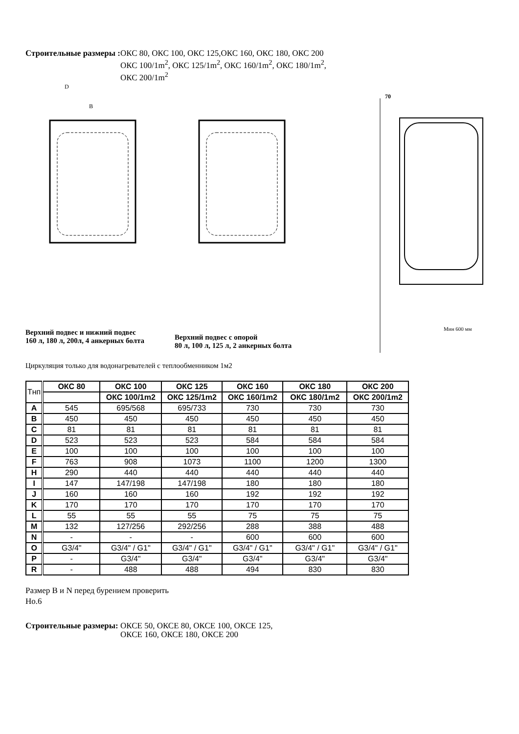Строительные размеры : ОКС 80, ОКС 100, ОКС 125,ОКС 160, ОКС 180, ОКС 200
ОКС 100/1m<sup>2</sup>, ОКС 125/1m<sup>2</sup>, ОКС 160/1m<sup>2</sup>, ОКС 180/1m<sup>2</sup>,
ОКС 200/1m<sup>2</sup>
D
B
Верхний подвес и нижний подвес
160 л, 180 л, 200л, 4 анкерных болта
Верхний подвес с опорой
80 л, 100 л, 125 л, 2 анкерных болта
70
Мин 600 мм
Циркуляция только для водонагревателей с теплообменником 1м2
| Тнп | ОКС 80 | ОКС 100 | ОКС 125 | ОКС 160 | ОКС 180 | ОКС 200 |
| --- | --- | --- | --- | --- | --- | --- |
| | | ОКС 100/1m2 | ОКС 125/1m2 | ОКС 160/1m2 | ОКС 180/1m2 | ОКС 200/1m2 |
| A | 545 | 695/568 | 695/733 | 730 | 730 | 730 |
| B | 450 | 450 | 450 | 450 | 450 | 450 |
| C | 81 | 81 | 81 | 81 | 81 | 81 |
| D | 523 | 523 | 523 | 584 | 584 | 584 |
| E | 100 | 100 | 100 | 100 | 100 | 100 |
| F | 763 | 908 | 1073 | 1100 | 1200 | 1300 |
| H | 290 | 440 | 440 | 440 | 440 | 440 |
| I | 147 | 147/198 | 147/198 | 180 | 180 | 180 |
| J | 160 | 160 | 160 | 192 | 192 | 192 |
| K | 170 | 170 | 170 | 170 | 170 | 170 |
| L | 55 | 55 | 55 | 75 | 75 | 75 |
| M | 132 | 127/256 | 292/256 | 288 | 388 | 488 |
| N | - | - | - | 600 | 600 | 600 |
| O | G3/4" | G3/4" / G1" | G3/4" / G1" | G3/4" / G1" | G3/4" / G1" | G3/4" / G1" |
| P | - | G3/4" | G3/4" | G3/4" | G3/4" | G3/4" |
| R | - | 488 | 488 | 494 | 830 | 830 |
Размер B и N перед бурением проверить
Но.6
Строительные размеры: ОКСЕ 50, ОКСЕ 80, ОКСЕ 100, ОКСЕ 125,
ОКСЕ 160, ОКСЕ 180, ОКСЕ 200